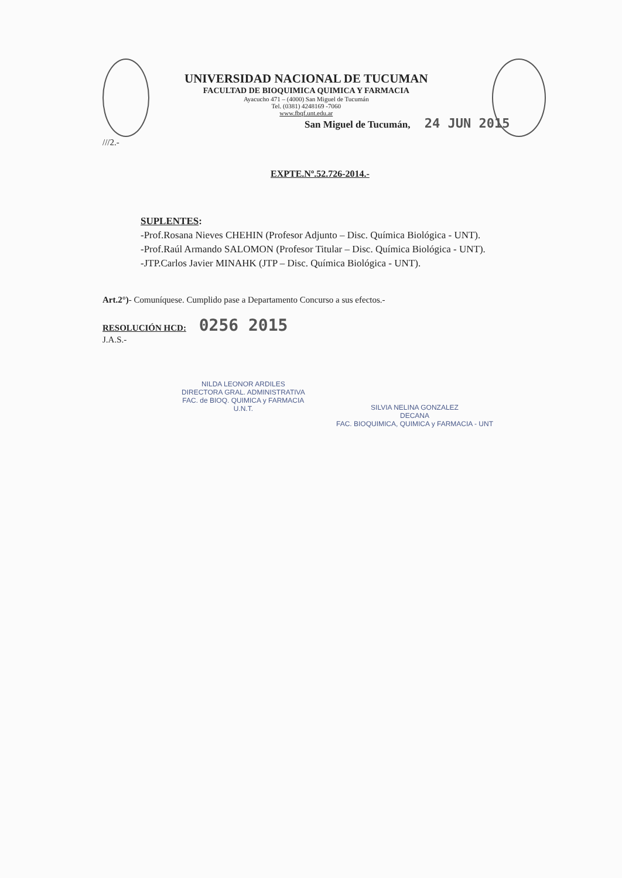UNIVERSIDAD NACIONAL DE TUCUMAN
FACULTAD DE BIOQUIMICA QUIMICA Y FARMACIA
Ayacucho 471 – (4000) San Miguel de Tucumán
Tel. (0381) 4248169 -7060
www.fbqf.unt.edu.ar
San Miguel de Tucumán, 24 JUN 2015
///2.-
EXPTE.Nº.52.726-2014.-
SUPLENTES:
-Prof.Rosana Nieves CHEHIN (Profesor Adjunto – Disc. Química Biológica - UNT).
-Prof.Raúl Armando SALOMON (Profesor Titular – Disc. Química Biológica - UNT).
-JTP.Carlos Javier MINAHK (JTP – Disc. Química Biológica - UNT).
Art.2°)- Comuníquese. Cumplido pase a Departamento Concurso a sus efectos.-
RESOLUCIÓN HCD: 0256 2015
J.A.S.-
NILDA LEONOR ARDILES
DIRECTORA GRAL. ADMINISTRATIVA
FAC. de BIOQ. QUIMICA y FARMACIA
U.N.T.
SILVIA NELINA GONZALEZ
DECANA
FAC. BIOQUIMICA, QUIMICA y FARMACIA - UNT